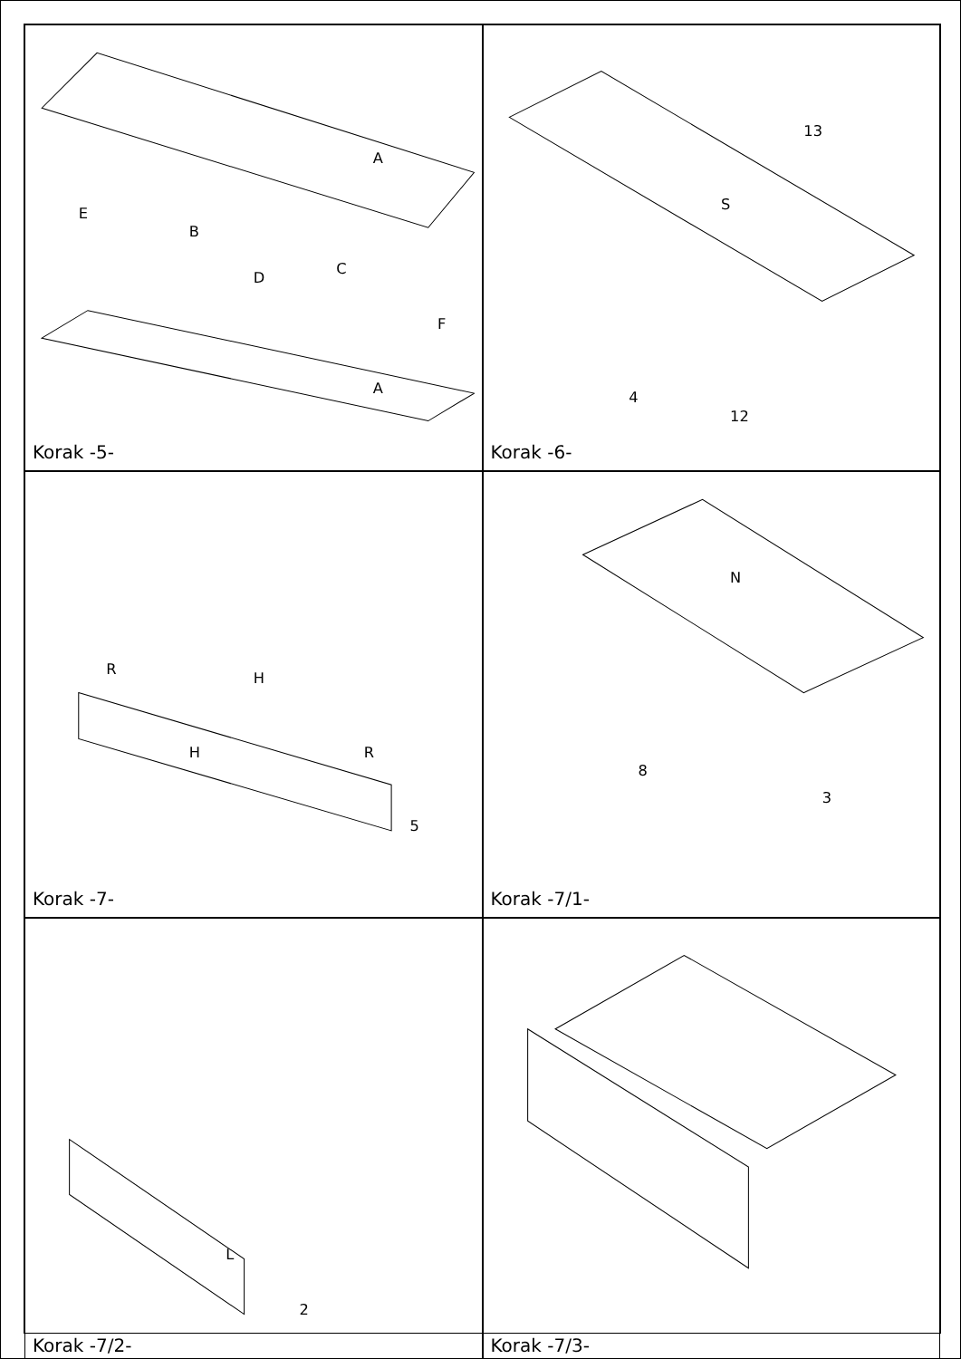A
E
B
D
C
F
A
Korak -5-
S
13
4
12
Korak -6-
R
H
H
R
5
Korak -7-
N
8
3
Korak -7/1-
L
2
Korak -7/2-
Korak -7/3-